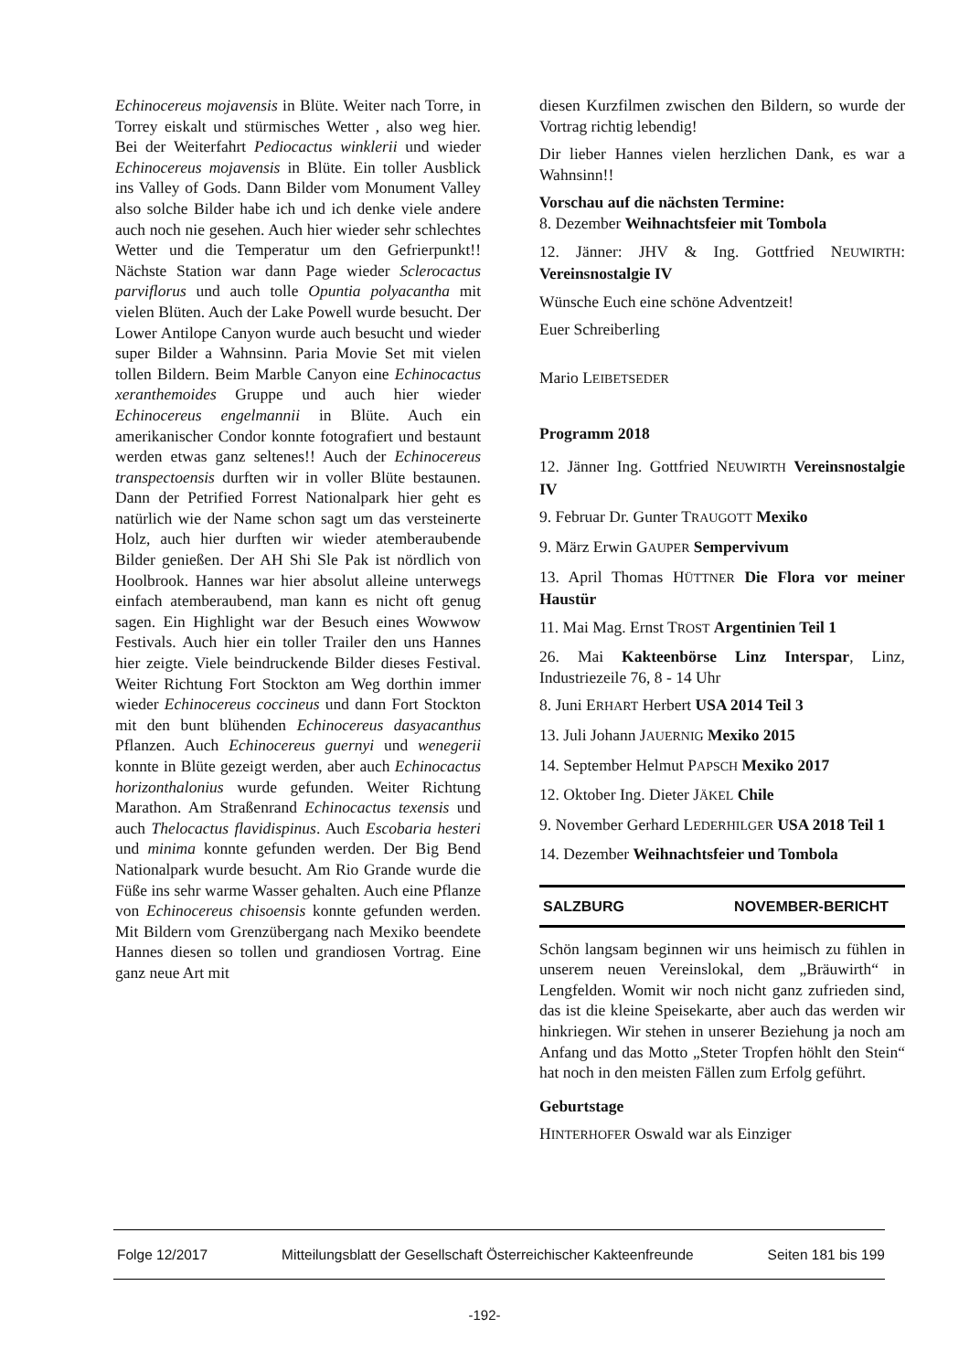Echinocereus mojavensis in Blüte. Weiter nach Torre, in Torrey eiskalt und stürmisches Wetter , also weg hier. Bei der Weiterfahrt Pediocactus winklerii und wieder Echinocereus mojavensis in Blüte. Ein toller Ausblick ins Valley of Gods. Dann Bilder vom Monument Valley also solche Bilder habe ich und ich denke viele andere auch noch nie gesehen. Auch hier wieder sehr schlechtes Wetter und die Temperatur um den Gefrierpunkt!! Nächste Station war dann Page wieder Sclerocactus parviflorus und auch tolle Opuntia polyacantha mit vielen Blüten. Auch der Lake Powell wurde besucht. Der Lower Antilope Canyon wurde auch besucht und wieder super Bilder a Wahnsinn. Paria Movie Set mit vielen tollen Bildern. Beim Marble Canyon eine Echinocactus xeranthemoides Gruppe und auch hier wieder Echinocereus engelmannii in Blüte. Auch ein amerikanischer Condor konnte fotografiert und bestaunt werden etwas ganz seltenes!! Auch der Echinocereus transpectoensis durften wir in voller Blüte bestaunen. Dann der Petrified Forrest Nationalpark hier geht es natürlich wie der Name schon sagt um das versteinerte Holz, auch hier durften wir wieder atemberaubende Bilder genießen. Der AH Shi Sle Pak ist nördlich von Hoolbrook. Hannes war hier absolut alleine unterwegs einfach atemberaubend, man kann es nicht oft genug sagen. Ein Highlight war der Besuch eines Wowwow Festivals. Auch hier ein toller Trailer den uns Hannes hier zeigte. Viele beindruckende Bilder dieses Festival. Weiter Richtung Fort Stockton am Weg dorthin immer wieder Echinocereus coccineus und dann Fort Stockton mit den bunt blühenden Echinocereus dasyacanthus Pflanzen. Auch Echinocereus guernyi und wenegerii konnte in Blüte gezeigt werden, aber auch Echinocactus horizonthalonius wurde gefunden. Weiter Richtung Marathon. Am Straßenrand Echinocactus texensis und auch Thelocactus flavidispinus. Auch Escobaria hesteri und minima konnte gefunden werden. Der Big Bend Nationalpark wurde besucht. Am Rio Grande wurde die Füße ins sehr warme Wasser gehalten. Auch eine Pflanze von Echinocereus chisoensis konnte gefunden werden. Mit Bildern vom Grenzübergang nach Mexiko beendete Hannes diesen so tollen und grandiosen Vortrag. Eine ganz neue Art mit
diesen Kurzfilmen zwischen den Bildern, so wurde der Vortrag richtig lebendig!
Dir lieber Hannes vielen herzlichen Dank, es war a Wahnsinn!!
Vorschau auf die nächsten Termine:
8. Dezember Weihnachtsfeier mit Tombola
12. Jänner: JHV & Ing. Gottfried NEUWIRTH: Vereinsnostalgie IV
Wünsche Euch eine schöne Adventzeit!
Euer Schreiberling
Mario LEIBETSEDER
Programm 2018
12. Jänner Ing. Gottfried NEUWIRTH Vereinsnostalgie IV
9. Februar Dr. Gunter TRAUGOTT Mexiko
9. März Erwin GAUPER Sempervivum
13. April Thomas HÜTTNER Die Flora vor meiner Haustür
11. Mai Mag. Ernst TROST Argentinien Teil 1
26. Mai Kakteenbörse Linz Interspar, Linz, Industriezeile 76, 8 - 14 Uhr
8. Juni ERHART Herbert USA 2014 Teil 3
13. Juli Johann JAUERNIG Mexiko 2015
14. September Helmut PAPSCH Mexiko 2017
12. Oktober Ing. Dieter JÄKEL Chile
9. November Gerhard LEDERHILGER USA 2018 Teil 1
14. Dezember Weihnachtsfeier und Tombola
SALZBURG NOVEMBER-BERICHT
Schön langsam beginnen wir uns heimisch zu fühlen in unserem neuen Vereinslokal, dem „Bräuwirth“ in Lengfelden. Womit wir noch nicht ganz zufrieden sind, das ist die kleine Speisekarte, aber auch das werden wir hinkriegen. Wir stehen in unserer Beziehung ja noch am Anfang und das Motto „Steter Tropfen höhlt den Stein“ hat noch in den meisten Fällen zum Erfolg geführt.
Geburtstage
HINTERHOFER Oswald war als Einziger
Folge 12/2017 Mitteilungsblatt der Gesellschaft Österreichischer Kakteenfreunde Seiten 181 bis 199
-192-